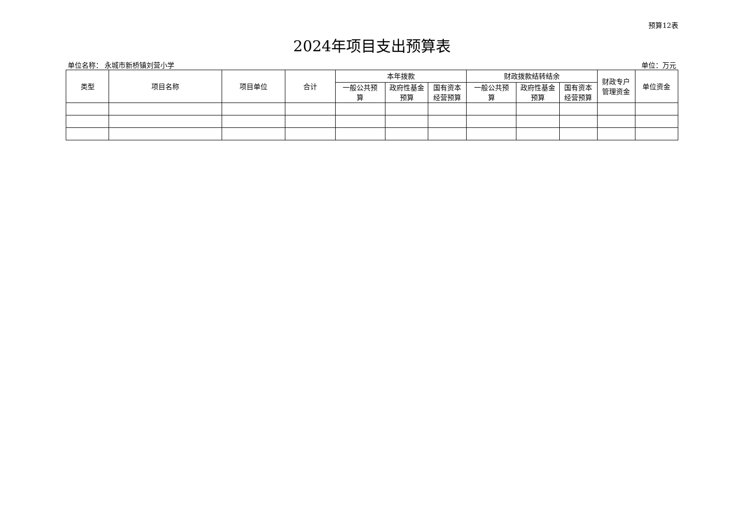预算12表
2024年项目支出预算表
单位名称： 永城市新桥镇刘营小学 单位：万元
| 类型 | 项目名称 | 项目单位 | 合计 | 本年拨款 | | | 财政拨款结转结余 | | | 财政专户 管理资金 | 单位资金 |
| --- | --- | --- | --- | --- | --- | --- | --- | --- | --- | --- | --- |
| | | | | 一般公共预 算 | 政府性基金 预算 | 国有资本 经营预算 | 一般公共预 算 | 政府性基金 预算 | 国有资本 经营预算 | | |